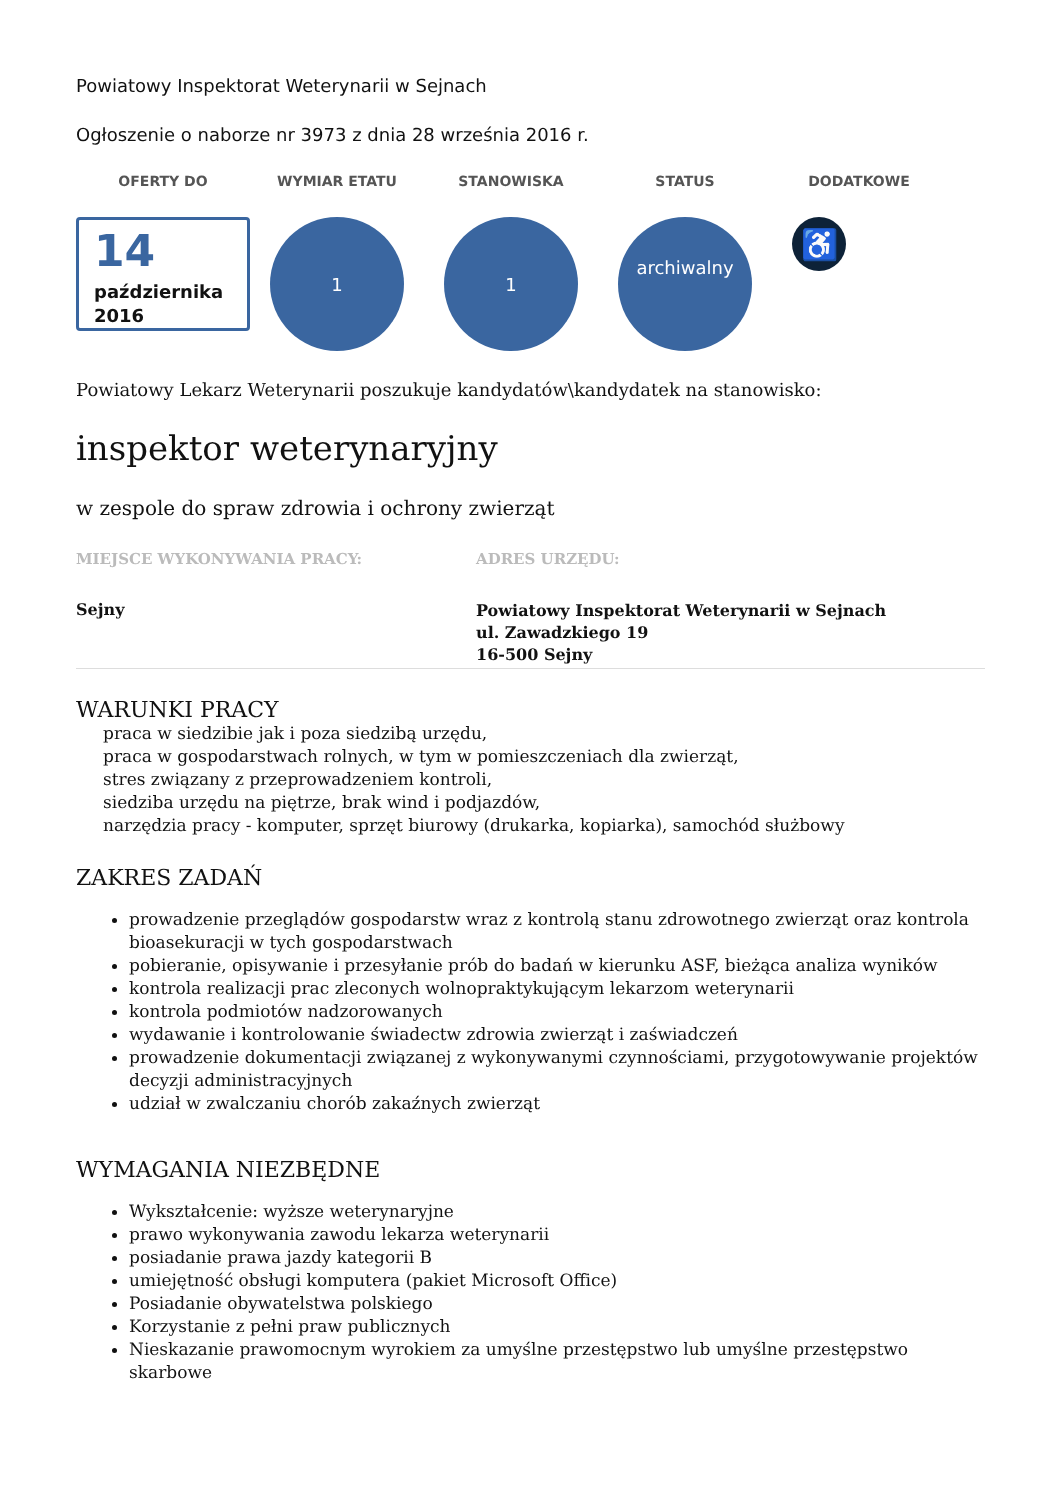Powiatowy Inspektorat Weterynarii w Sejnach
Ogłoszenie o naborze nr 3973 z dnia 28 września 2016 r.
OFERTY DO WYMIAR ETATU STANOWISKA STATUS DODATKOWE
14
października 2016
1 1
archiwalny
♿
Powiatowy Lekarz Weterynarii poszukuje kandydatów\kandydatek na stanowisko:
inspektor weterynaryjny
w zespole do spraw zdrowia i ochrony zwierząt
MIEJSCE WYKONYWANIA PRACY:
Sejny
ADRES URZĘDU:
Powiatowy Inspektorat Weterynarii w Sejnach
ul. Zawadzkiego 19
16-500 Sejny
WARUNKI PRACY
praca w siedzibie jak i poza siedzibą urzędu,
praca w gospodarstwach rolnych, w tym w pomieszczeniach dla zwierząt,
stres związany z przeprowadzeniem kontroli,
siedziba urzędu na piętrze, brak wind i podjazdów,
narzędzia pracy - komputer, sprzęt biurowy (drukarka, kopiarka), samochód służbowy
ZAKRES ZADAŃ
prowadzenie przeglądów gospodarstw wraz z kontrolą stanu zdrowotnego zwierząt oraz kontrola bioasekuracji w tych gospodarstwach
pobieranie, opisywanie i przesyłanie prób do badań w kierunku ASF, bieżąca analiza wyników
kontrola realizacji prac zleconych wolnopraktykującym lekarzom weterynarii
kontrola podmiotów nadzorowanych
wydawanie i kontrolowanie świadectw zdrowia zwierząt i zaświadczeń
prowadzenie dokumentacji związanej z wykonywanymi czynnościami, przygotowywanie projektów decyzji administracyjnych
udział w zwalczaniu chorób zakaźnych zwierząt
WYMAGANIA NIEZBĘDNE
Wykształcenie: wyższe weterynaryjne
prawo wykonywania zawodu lekarza weterynarii
posiadanie prawa jazdy kategorii B
umiejętność obsługi komputera (pakiet Microsoft Office)
Posiadanie obywatelstwa polskiego
Korzystanie z pełni praw publicznych
Nieskazanie prawomocnym wyrokiem za umyślne przestępstwo lub umyślne przestępstwo skarbowe